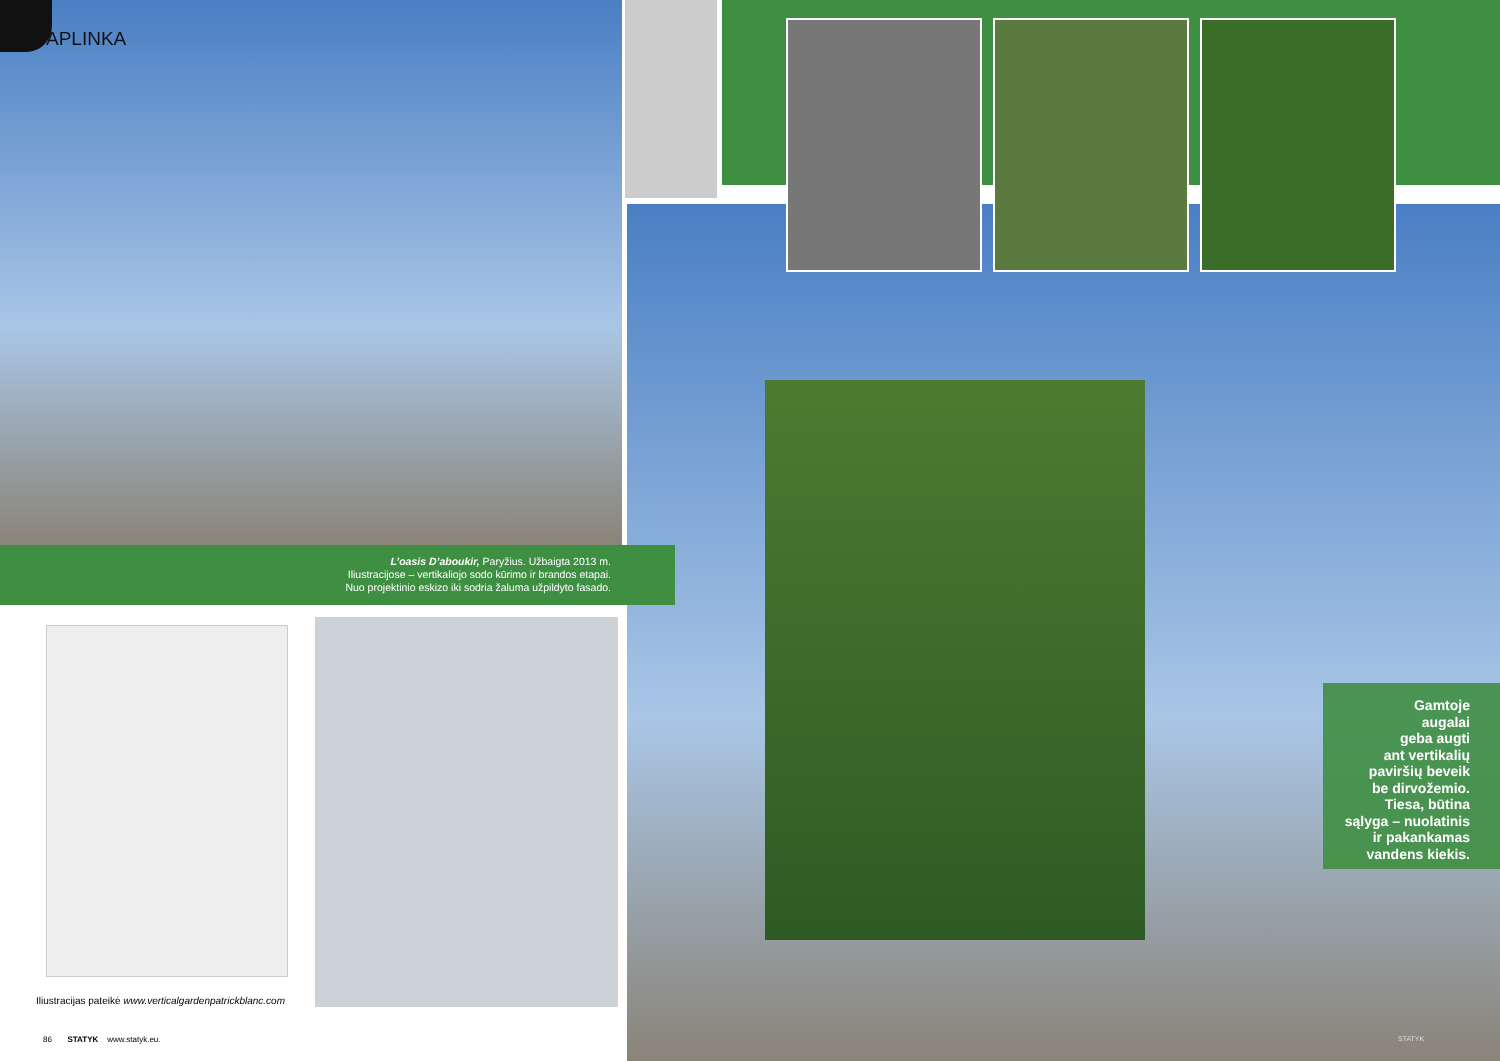APLINKA
L’oasis D’aboukir, Paryžius. Užbaigta 2013 m.
Iliustracijose – vertikaliojo sodo kūrimo ir brandos etapai.
Nuo projektinio eskizo iki sodria žaluma užpildyto fasado.
Gamtoje
augalai
geba augti
ant vertikalių
paviršių beveik
be dirvožemio.
Tiesa, būtina
sąlyga – nuolatinis
ir pakankamas
vandens kiekis.
Iliustracijas pateikė www.verticalgardenpatrickblanc.com
86 STATYK www.statyk.eu.
STATYK